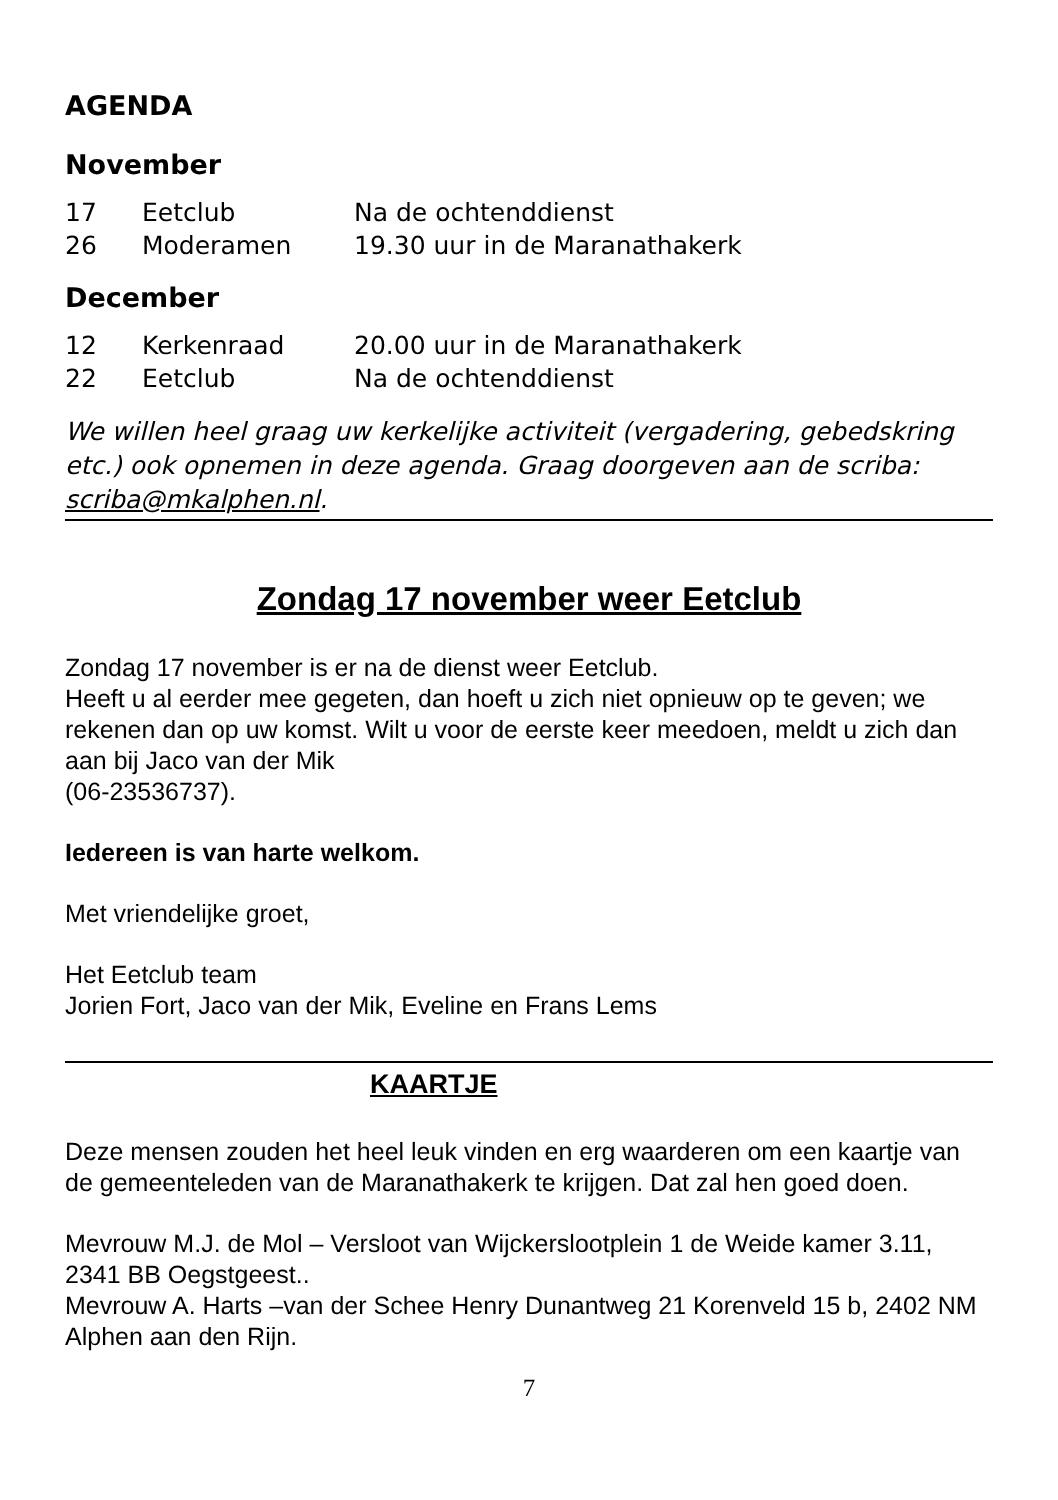AGENDA
November
| 17 | Eetclub | Na de ochtenddienst |
| 26 | Moderamen | 19.30 uur in de Maranathakerk |
December
| 12 | Kerkenraad | 20.00 uur in de Maranathakerk |
| 22 | Eetclub | Na de ochtenddienst |
We willen heel graag uw kerkelijke activiteit (vergadering, gebedskring etc.) ook opnemen in deze agenda. Graag doorgeven aan de scriba: scriba@mkalphen.nl.
Zondag 17 november weer Eetclub
Zondag 17 november is er na de dienst weer Eetclub.
Heeft u al eerder mee gegeten, dan hoeft u zich niet opnieuw op te geven; we rekenen dan op uw komst. Wilt u voor de eerste keer meedoen, meldt u zich dan aan bij Jaco van der Mik
(06-23536737).
Iedereen is van harte welkom.
Met vriendelijke groet,
Het Eetclub team
Jorien Fort, Jaco van der Mik, Eveline en Frans Lems
KAARTJE
Deze mensen zouden het heel leuk vinden en erg waarderen om een kaartje van de gemeenteleden van de Maranathakerk te krijgen. Dat zal hen goed doen.
Mevrouw M.J. de Mol – Versloot van Wijckerslootplein 1 de Weide kamer 3.11, 2341 BB Oegstgeest..
Mevrouw A. Harts –van der Schee Henry Dunantweg 21 Korenveld 15 b, 2402 NM Alphen aan den Rijn.
7